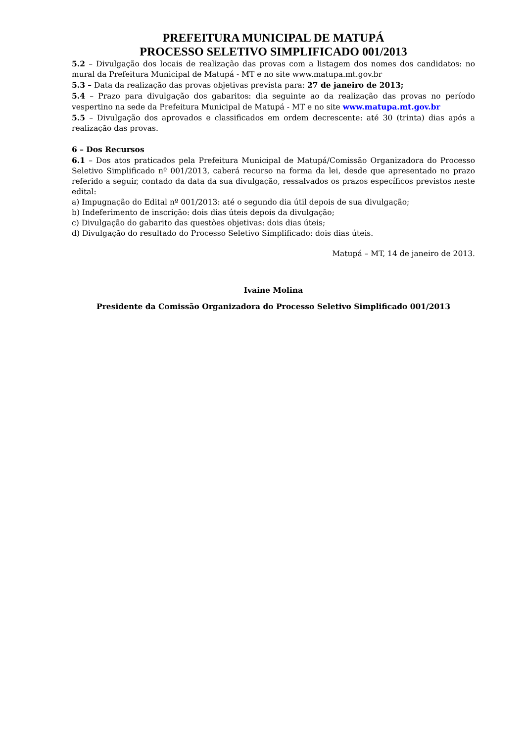PREFEITURA MUNICIPAL DE MATUPÁ
PROCESSO SELETIVO SIMPLIFICADO 001/2013
5.2 – Divulgação dos locais de realização das provas com a listagem dos nomes dos candidatos: no mural da Prefeitura Municipal de Matupá - MT e no site www.matupa.mt.gov.br
5.3 – Data da realização das provas objetivas prevista para: 27 de janeiro de 2013;
5.4 – Prazo para divulgação dos gabaritos: dia seguinte ao da realização das provas no período vespertino na sede da Prefeitura Municipal de Matupá - MT e no site www.matupa.mt.gov.br
5.5 – Divulgação dos aprovados e classificados em ordem decrescente: até 30 (trinta) dias após a realização das provas.
6 – Dos Recursos
6.1 – Dos atos praticados pela Prefeitura Municipal de Matupá/Comissão Organizadora do Processo Seletivo Simplificado nº 001/2013, caberá recurso na forma da lei, desde que apresentado no prazo referido a seguir, contado da data da sua divulgação, ressalvados os prazos específicos previstos neste edital:
a) Impugnação do Edital nº 001/2013: até o segundo dia útil depois de sua divulgação;
b) Indeferimento de inscrição: dois dias úteis depois da divulgação;
c) Divulgação do gabarito das questões objetivas: dois dias úteis;
d) Divulgação do resultado do Processo Seletivo Simplificado: dois dias úteis.
Matupá – MT, 14 de janeiro de 2013.
Ivaine Molina
Presidente da Comissão Organizadora do Processo Seletivo Simplificado 001/2013